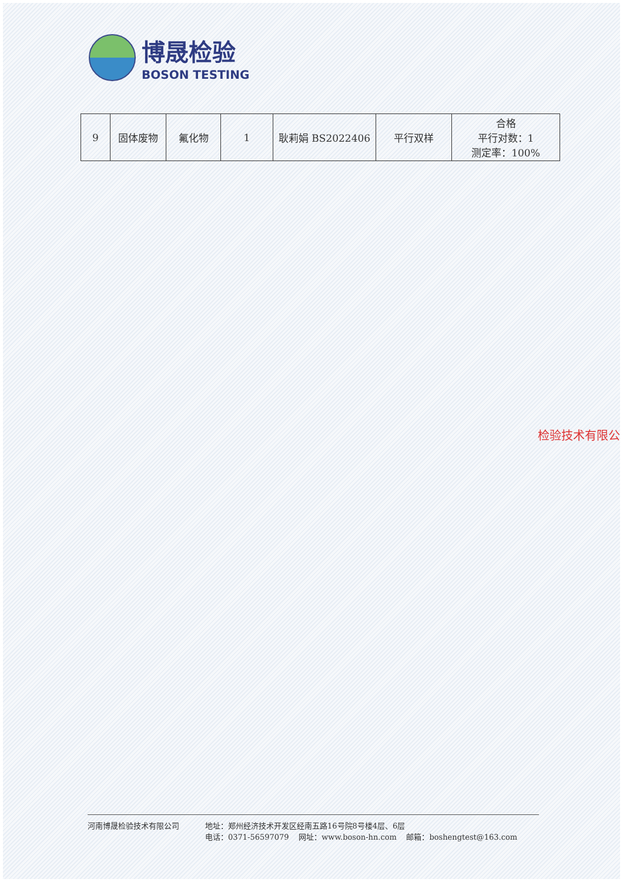博晟检验
BOSON TESTING
| 9 | 固体废物 | 氟化物 | 1 | 耿莉娟 BS2022406 | 平行双样 | 合格 平行对数：1 测定率：100% |
检验技术有限公
河南博晟检验技术有限公司 地址：郑州经济技术开发区经南五路16号院8号楼4层、6层
电话：0371-56597079 网址：www.boson-hn.com 邮箱：boshengtest@163.com